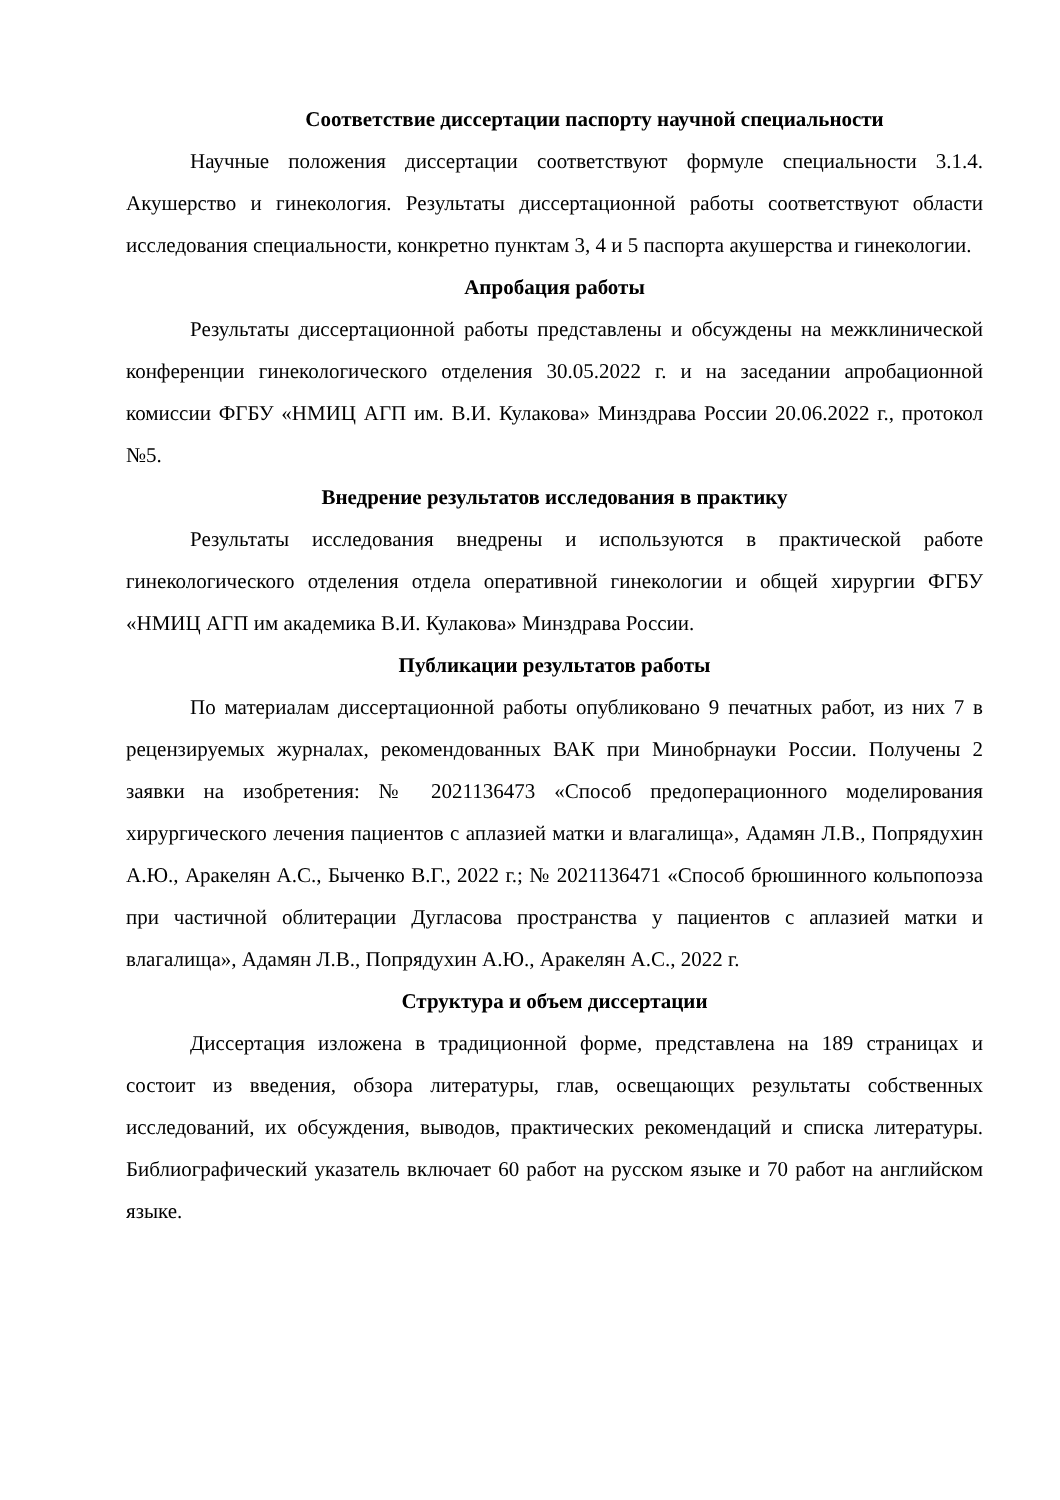Соответствие диссертации паспорту научной специальности
Научные положения диссертации соответствуют формуле специальности 3.1.4. Акушерство и гинекология. Результаты диссертационной работы соответствуют области исследования специальности, конкретно пунктам 3, 4 и 5 паспорта акушерства и гинекологии.
Апробация работы
Результаты диссертационной работы представлены и обсуждены на межклинической конференции гинекологического отделения 30.05.2022 г. и на заседании апробационной комиссии ФГБУ «НМИЦ АГП им. В.И. Кулакова» Минздрава России 20.06.2022 г., протокол №5.
Внедрение результатов исследования в практику
Результаты исследования внедрены и используются в практической работе гинекологического отделения отдела оперативной гинекологии и общей хирургии ФГБУ «НМИЦ АГП им академика В.И. Кулакова» Минздрава России.
Публикации результатов работы
По материалам диссертационной работы опубликовано 9 печатных работ, из них 7 в рецензируемых журналах, рекомендованных ВАК при Минобрнауки России. Получены 2 заявки на изобретения: № 2021136473 «Способ предоперационного моделирования хирургического лечения пациентов с аплазией матки и влагалища», Адамян Л.В., Попрядухин А.Ю., Аракелян А.С., Быченко В.Г., 2022 г.; № 2021136471 «Способ брюшинного кольпопоэза при частичной облитерации Дугласова пространства у пациентов с аплазией матки и влагалища», Адамян Л.В., Попрядухин А.Ю., Аракелян А.С., 2022 г.
Структура и объем диссертации
Диссертация изложена в традиционной форме, представлена на 189 страницах и состоит из введения, обзора литературы, глав, освещающих результаты собственных исследований, их обсуждения, выводов, практических рекомендаций и списка литературы. Библиографический указатель включает 60 работ на русском языке и 70 работ на английском языке.